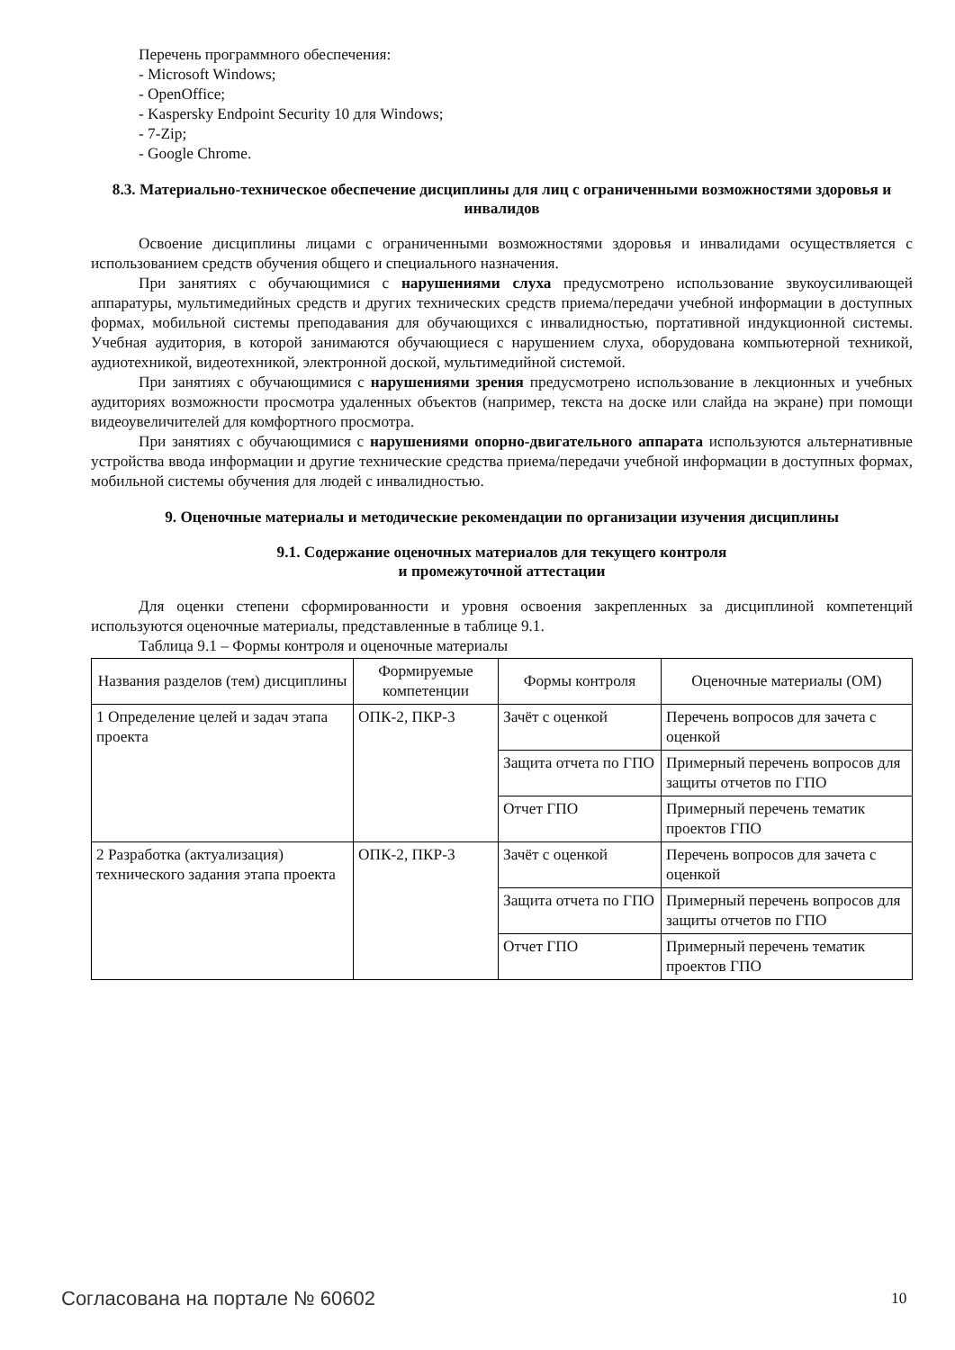Перечень программного обеспечения:
- Microsoft Windows;
- OpenOffice;
- Kaspersky Endpoint Security 10 для Windows;
- 7-Zip;
- Google Chrome.
8.3. Материально-техническое обеспечение дисциплины для лиц с ограниченными возможностями здоровья и инвалидов
Освоение дисциплины лицами с ограниченными возможностями здоровья и инвалидами осуществляется с использованием средств обучения общего и специального назначения.
При занятиях с обучающимися с нарушениями слуха предусмотрено использование звукоусиливающей аппаратуры, мультимедийных средств и других технических средств приема/передачи учебной информации в доступных формах, мобильной системы преподавания для обучающихся с инвалидностью, портативной индукционной системы. Учебная аудитория, в которой занимаются обучающиеся с нарушением слуха, оборудована компьютерной техникой, аудиотехникой, видеотехникой, электронной доской, мультимедийной системой.
При занятиях с обучающимися с нарушениями зрения предусмотрено использование в лекционных и учебных аудиториях возможности просмотра удаленных объектов (например, текста на доске или слайда на экране) при помощи видеоувеличителей для комфортного просмотра.
При занятиях с обучающимися с нарушениями опорно-двигательного аппарата используются альтернативные устройства ввода информации и другие технические средства приема/передачи учебной информации в доступных формах, мобильной системы обучения для людей с инвалидностью.
9. Оценочные материалы и методические рекомендации по организации изучения дисциплины
9.1. Содержание оценочных материалов для текущего контроля
и промежуточной аттестации
Для оценки степени сформированности и уровня освоения закрепленных за дисциплиной компетенций используются оценочные материалы, представленные в таблице 9.1.
Таблица 9.1 – Формы контроля и оценочные материалы
| Названия разделов (тем) дисциплины | Формируемые компетенции | Формы контроля | Оценочные материалы (ОМ) |
| --- | --- | --- | --- |
| 1 Определение целей и задач этапа проекта | ОПК-2, ПКР-3 | Зачёт с оценкой | Перечень вопросов для зачета с оценкой |
| | | Защита отчета по ГПО | Примерный перечень вопросов для защиты отчетов по ГПО |
| | | Отчет ГПО | Примерный перечень тематик проектов ГПО |
| 2 Разработка (актуализация) технического задания этапа проекта | ОПК-2, ПКР-3 | Зачёт с оценкой | Перечень вопросов для зачета с оценкой |
| | | Защита отчета по ГПО | Примерный перечень вопросов для защиты отчетов по ГПО |
| | | Отчет ГПО | Примерный перечень тематик проектов ГПО |
Согласована на портале № 60602 10